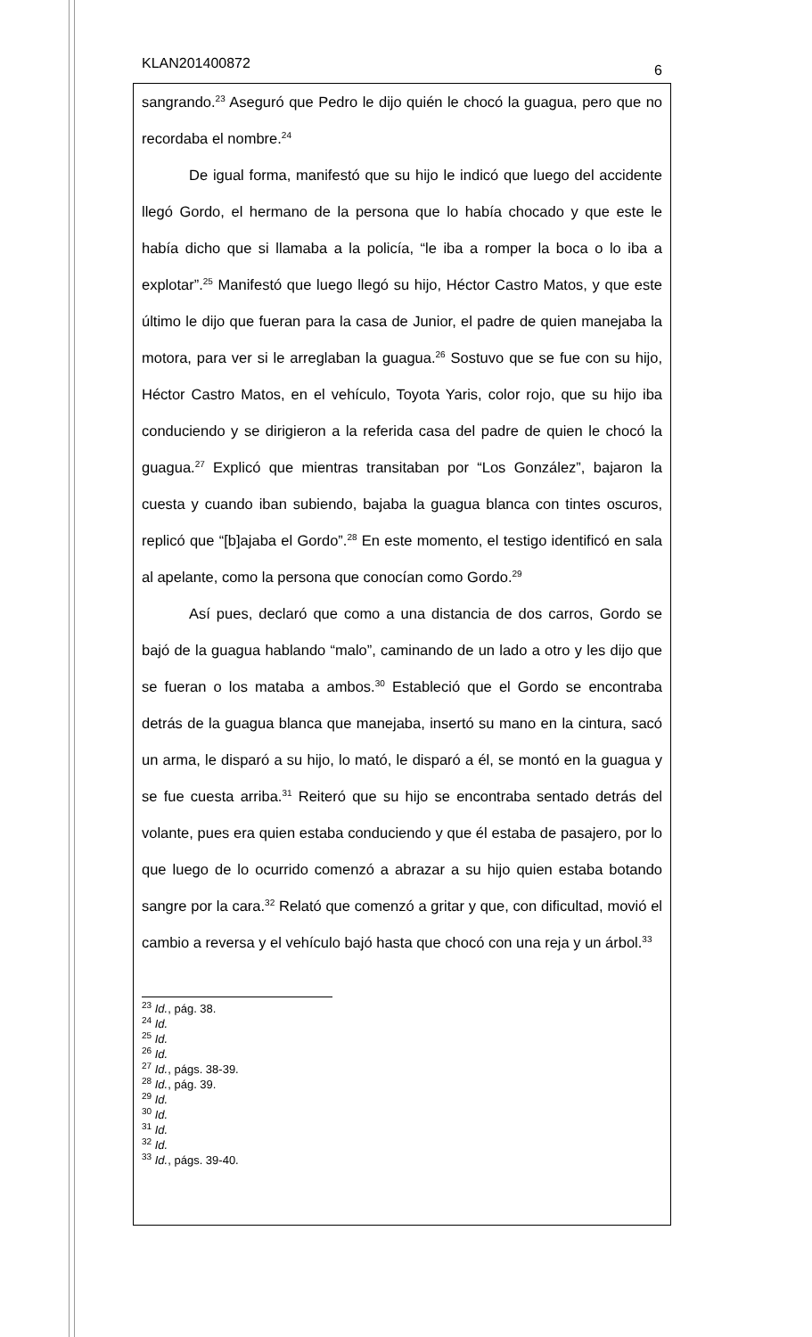KLAN201400872 6
sangrando.<sup>23</sup> Aseguró que Pedro le dijo quién le chocó la guagua, pero que no recordaba el nombre.<sup>24</sup>
De igual forma, manifestó que su hijo le indicó que luego del accidente llegó Gordo, el hermano de la persona que lo había chocado y que este le había dicho que si llamaba a la policía, “le iba a romper la boca o lo iba a explotar”.<sup>25</sup> Manifestó que luego llegó su hijo, Héctor Castro Matos, y que este último le dijo que fueran para la casa de Junior, el padre de quien manejaba la motora, para ver si le arreglaban la guagua.<sup>26</sup> Sostuvo que se fue con su hijo, Héctor Castro Matos, en el vehículo, Toyota Yaris, color rojo, que su hijo iba conduciendo y se dirigieron a la referida casa del padre de quien le chocó la guagua.<sup>27</sup> Explicó que mientras transitaban por “Los González”, bajaron la cuesta y cuando iban subiendo, bajaba la guagua blanca con tintes oscuros, replicó que “[b]ajaba el Gordo”.<sup>28</sup> En este momento, el testigo identificó en sala al apelante, como la persona que conocían como Gordo.<sup>29</sup>
Así pues, declaró que como a una distancia de dos carros, Gordo se bajó de la guagua hablando “malo”, caminando de un lado a otro y les dijo que se fueran o los mataba a ambos.<sup>30</sup> Estableció que el Gordo se encontraba detrás de la guagua blanca que manejaba, insertó su mano en la cintura, sacó un arma, le disparó a su hijo, lo mató, le disparó a él, se montó en la guagua y se fue cuesta arriba.<sup>31</sup> Reiteró que su hijo se encontraba sentado detrás del volante, pues era quien estaba conduciendo y que él estaba de pasajero, por lo que luego de lo ocurrido comenzó a abrazar a su hijo quien estaba botando sangre por la cara.<sup>32</sup> Relató que comenzó a gritar y que, con dificultad, movió el cambio a reversa y el vehículo bajó hasta que chocó con una reja y un árbol.<sup>33</sup>
<sup>23</sup> Id., pág. 38.
<sup>24</sup> Id.
<sup>25</sup> Id.
<sup>26</sup> Id.
<sup>27</sup> Id., págs. 38-39.
<sup>28</sup> Id., pág. 39.
<sup>29</sup> Id.
<sup>30</sup> Id.
<sup>31</sup> Id.
<sup>32</sup> Id.
<sup>33</sup> Id., págs. 39-40.